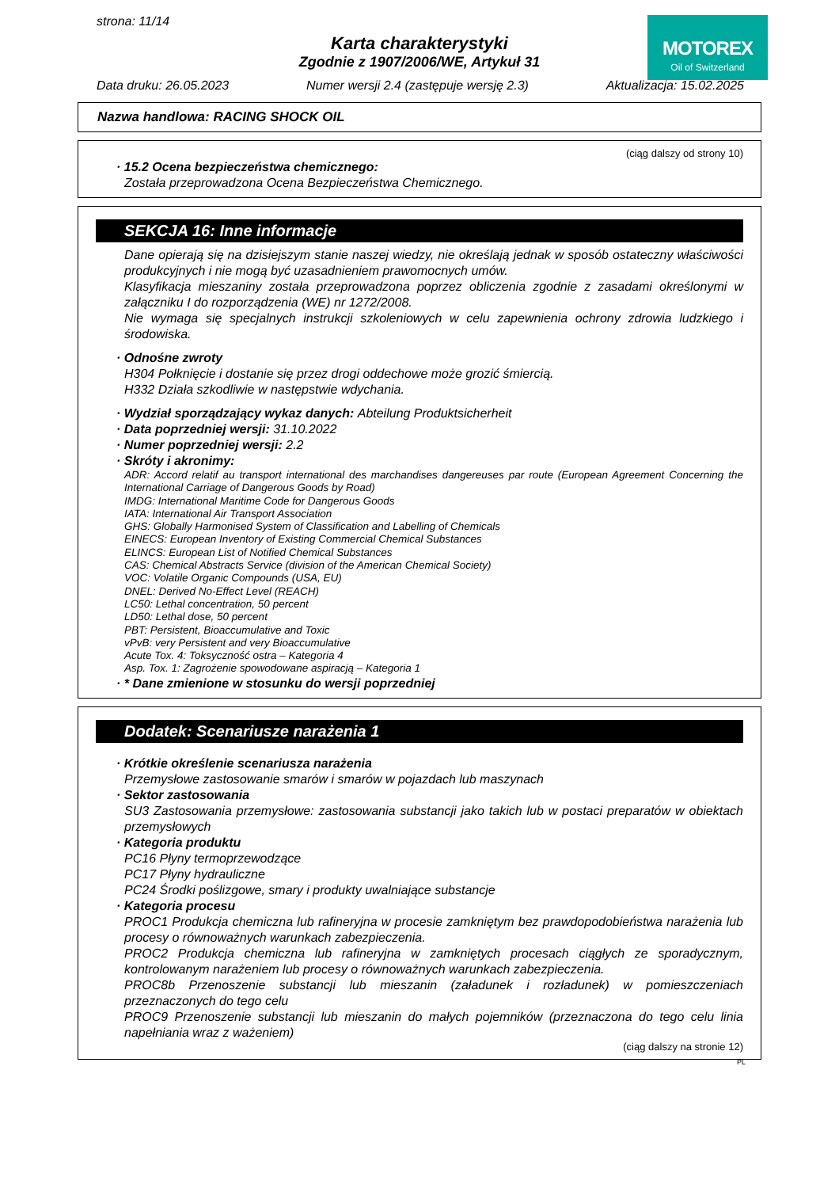strona: 11/14
Karta charakterystyki
Zgodnie z 1907/2006/WE, Artykuł 31
MOTOREX
Oil of Switzerland
Data druku: 26.05.2023 Numer wersji 2.4 (zastępuje wersję 2.3) Aktualizacja: 15.02.2025
Nazwa handlowa: RACING SHOCK OIL
(ciąg dalszy od strony 10)
· 15.2 Ocena bezpieczeństwa chemicznego:
Została przeprowadzona Ocena Bezpieczeństwa Chemicznego.
SEKCJA 16: Inne informacje
Dane opierają się na dzisiejszym stanie naszej wiedzy, nie określają jednak w sposób ostateczny właściwości produkcyjnych i nie mogą być uzasadnieniem prawomocnych umów.
Klasyfikacja mieszaniny została przeprowadzona poprzez obliczenia zgodnie z zasadami określonymi w załączniku I do rozporządzenia (WE) nr 1272/2008.
Nie wymaga się specjalnych instrukcji szkoleniowych w celu zapewnienia ochrony zdrowia ludzkiego i środowiska.
· Odnośne zwroty
H304 Połknięcie i dostanie się przez drogi oddechowe może grozić śmiercią.
H332 Działa szkodliwie w następstwie wdychania.
· Wydział sporządzający wykaz danych: Abteilung Produktsicherheit
· Data poprzedniej wersji: 31.10.2022
· Numer poprzedniej wersji: 2.2
· Skróty i akronimy:
ADR: Accord relatif au transport international des marchandises dangereuses par route (European Agreement Concerning the International Carriage of Dangerous Goods by Road)
IMDG: International Maritime Code for Dangerous Goods
IATA: International Air Transport Association
GHS: Globally Harmonised System of Classification and Labelling of Chemicals
EINECS: European Inventory of Existing Commercial Chemical Substances
ELINCS: European List of Notified Chemical Substances
CAS: Chemical Abstracts Service (division of the American Chemical Society)
VOC: Volatile Organic Compounds (USA, EU)
DNEL: Derived No-Effect Level (REACH)
LC50: Lethal concentration, 50 percent
LD50: Lethal dose, 50 percent
PBT: Persistent, Bioaccumulative and Toxic
vPvB: very Persistent and very Bioaccumulative
Acute Tox. 4: Toksyczność ostra – Kategoria 4
Asp. Tox. 1: Zagrożenie spowodowane aspiracją – Kategoria 1
· * Dane zmienione w stosunku do wersji poprzedniej
Dodatek: Scenariusze narażenia 1
· Krótkie określenie scenariusza narażenia
Przemysłowe zastosowanie smarów i smarów w pojazdach lub maszynach
· Sektor zastosowania
SU3 Zastosowania przemysłowe: zastosowania substancji jako takich lub w postaci preparatów w obiektach przemysłowych
· Kategoria produktu
PC16 Płyny termoprzewodzące
PC17 Płyny hydrauliczne
PC24 Środki poślizgowe, smary i produkty uwalniające substancje
· Kategoria procesu
PROC1 Produkcja chemiczna lub rafineryjna w procesie zamkniętym bez prawdopodobieństwa narażenia lub procesy o równoważnych warunkach zabezpieczenia.
PROC2 Produkcja chemiczna lub rafineryjna w zamkniętych procesach ciągłych ze sporadycznym, kontrolowanym narażeniem lub procesy o równoważnych warunkach zabezpieczenia.
PROC8b Przenoszenie substancji lub mieszanin (załadunek i rozładunek) w pomieszczeniach przeznaczonych do tego celu
PROC9 Przenoszenie substancji lub mieszanin do małych pojemników (przeznaczona do tego celu linia napełniania wraz z ważeniem)
(ciąg dalszy na stronie 12)
PL